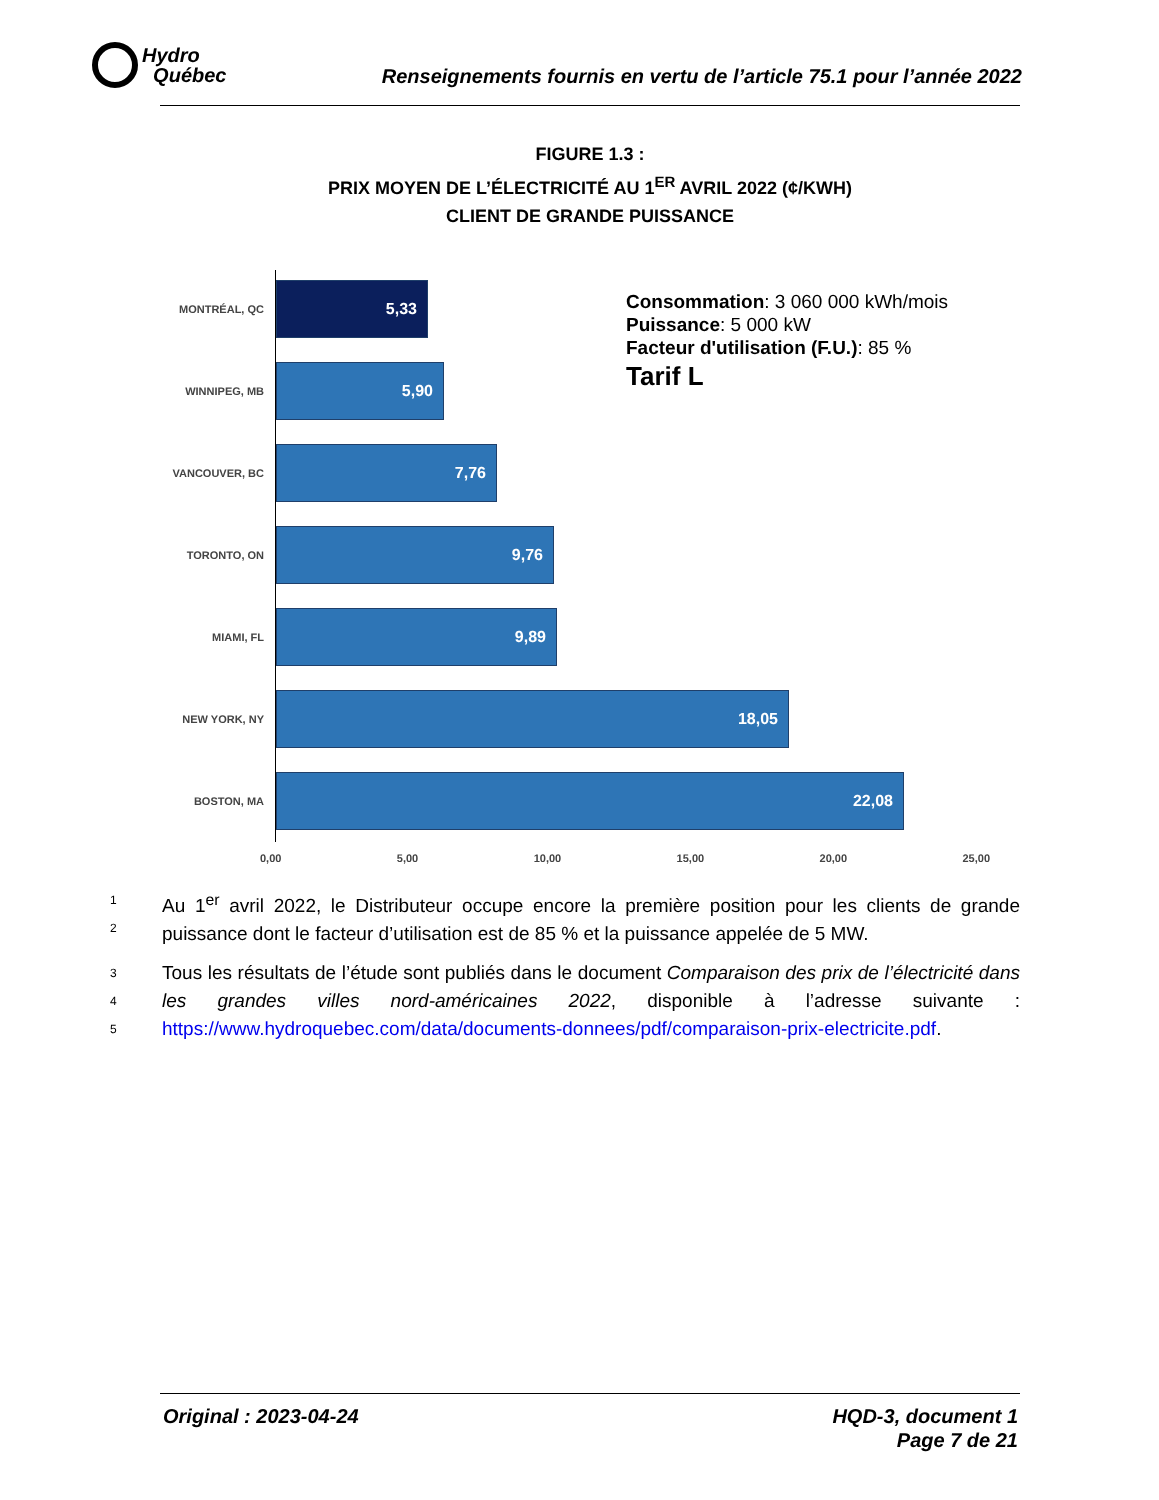Hydro
Québec
Renseignements fournis en vertu de l’article 75.1 pour l’année 2022
FIGURE 1.3 :
PRIX MOYEN DE L’ÉLECTRICITÉ AU 1<sup>ER</sup> AVRIL 2022 (¢/KWH)
CLIENT DE GRANDE PUISSANCE
MONTRÉAL, QC
5,33
WINNIPEG, MB
5,90
VANCOUVER, BC
7,76
TORONTO, ON
9,76
MIAMI, FL
9,89
NEW YORK, NY
18,05
BOSTON, MA
22,08
0,00 5,00 10,00 15,00 20,00 25,00
Consommation: 3 060 000 kWh/mois
Puissance: 5 000 kW
Facteur d'utilisation (F.U.): 85 %
Tarif L
1
2
Au 1<sup>er</sup> avril 2022, le Distributeur occupe encore la première position pour les clients de grande puissance dont le facteur d’utilisation est de 85 % et la puissance appelée de 5 MW.
3
4
5
Tous les résultats de l’étude sont publiés dans le document Comparaison des prix de l’électricité dans les grandes villes nord-américaines 2022, disponible à l’adresse suivante : https://www.hydroquebec.com/data/documents-donnees/pdf/comparaison-prix-electricite.pdf.
Original : 2023-04-24 HQD-3, document 1
Page 7 de 21